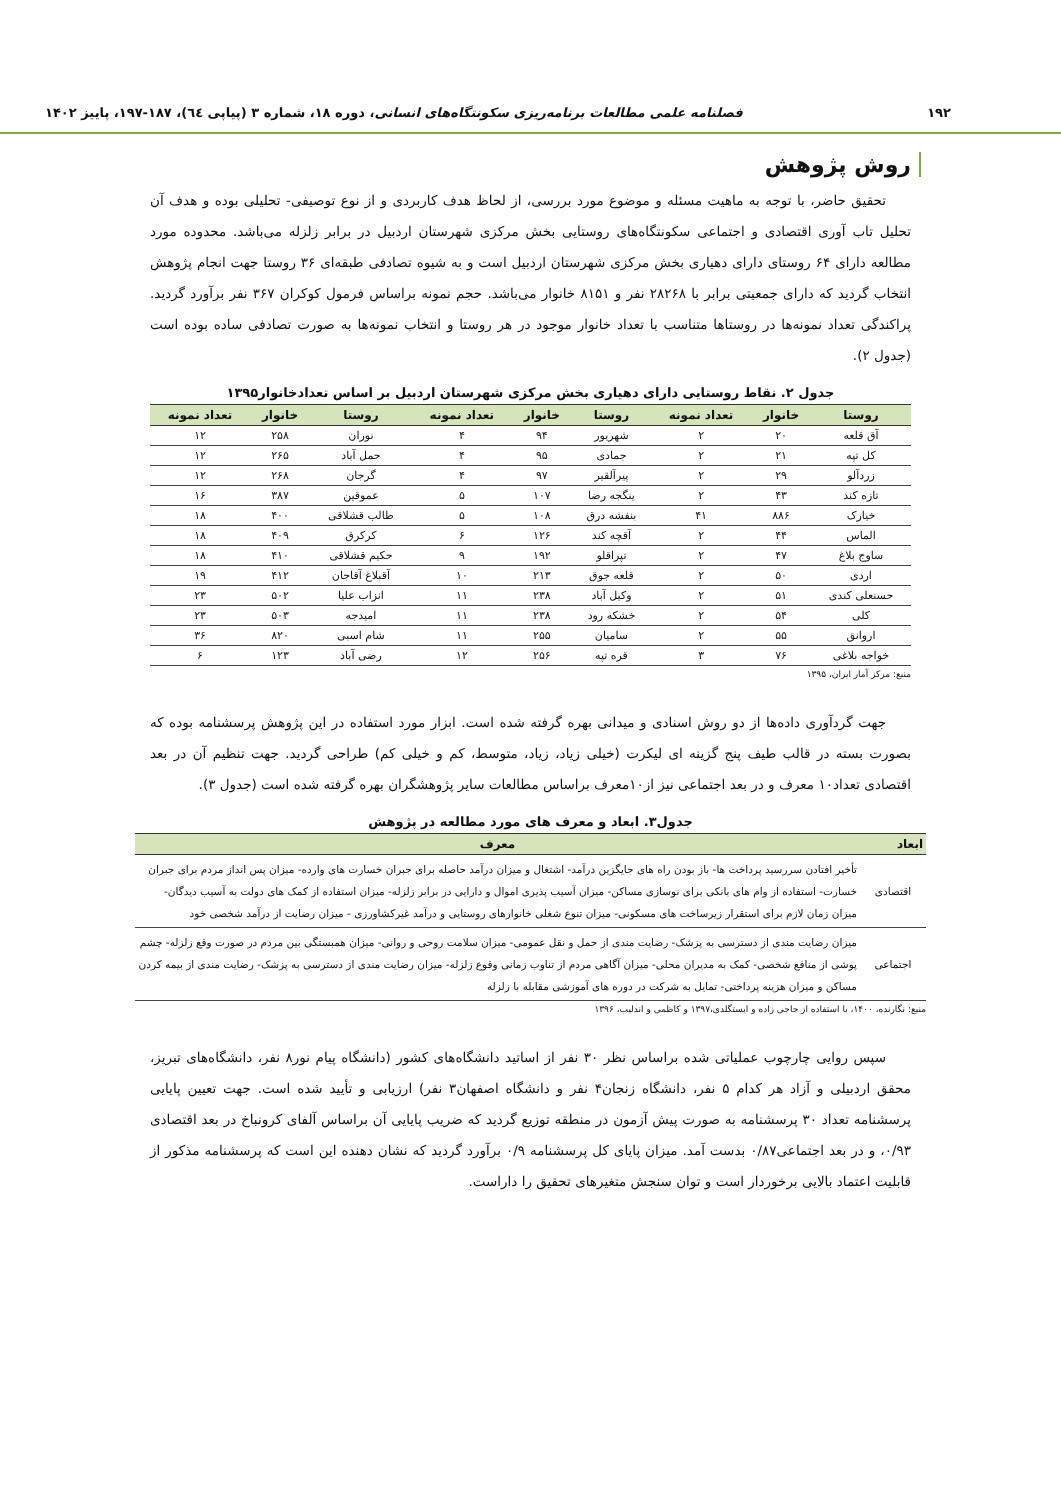۱۹۲ فصلنامه علمی مطالعات برنامه‌ریزی سکونتگاه‌های انسانی، دوره ۱۸، شماره ۳ (پیاپی ٦٤)، ۱۸۷-۱۹۷، پاییز ۱۴۰۲
روش پژوهش
تحقیق حاضر، با توجه به ماهیت مسئله و موضوع مورد بررسی، از لحاظ هدف کاربردی و از نوع توصیفی- تحلیلی بوده و هدف آن تحلیل تاب آوری اقتصادی و اجتماعی سکونتگاه‌های روستایی بخش مرکزی شهرستان اردبیل در برابر زلزله می‌باشد. محدوده مورد مطالعه دارای ۶۴ روستای دارای دهیاری بخش مرکزی شهرستان اردبیل است و به شیوه تصادفی طبقه‌ای ۳۶ روستا جهت انجام پژوهش انتخاب گردید که دارای جمعیتی برابر با ۲۸۲۶۸ نفر و ۸۱۵۱ خانوار می‌باشد. حجم نمونه براساس فرمول کوکران ۳۶۷ نفر برآورد گردید. پراکندگی تعداد نمونه‌ها در روستاها متناسب با تعداد خانوار موجود در هر روستا و انتخاب نمونه‌ها به صورت تصادفی ساده بوده است (جدول ۲).
جدول ۲. نقاط روستایی دارای دهیاری بخش مرکزی شهرستان اردبیل بر اساس تعدادخانوار۱۳۹۵
| روستا | خانوار | تعداد نمونه | روستا | خانوار | تعداد نمونه | روستا | خانوار | تعداد نمونه |
| --- | --- | --- | --- | --- | --- | --- | --- | --- |
| آق قلعه | ۲۰ | ۲ | شهریور | ۹۴ | ۴ | نوران | ۲۵۸ | ۱۲ |
| کل تپه | ۲۱ | ۲ | جمادی | ۹۵ | ۴ | حمل آباد | ۲۶۵ | ۱۲ |
| زردآلو | ۲۹ | ۲ | پیرآلقیر | ۹۷ | ۴ | گرجان | ۲۶۸ | ۱۲ |
| تازه کند | ۴۳ | ۲ | ینگجه رضا | ۱۰۷ | ۵ | عموقین | ۳۸۷ | ۱۶ |
| خیارک | ۸۸۶ | ۴۱ | بنفشه درق | ۱۰۸ | ۵ | طالب قشلاقی | ۴۰۰ | ۱۸ |
| الماس | ۴۴ | ۲ | آقچه کند | ۱۲۶ | ۶ | کرکرق | ۴۰۹ | ۱۸ |
| ساوج بلاغ | ۴۷ | ۲ | تپراقلو | ۱۹۲ | ۹ | حکیم قشلاقی | ۴۱۰ | ۱۸ |
| اردی | ۵۰ | ۲ | قلعه جوق | ۲۱۳ | ۱۰ | آقبلاغ آقاجان | ۴۱۲ | ۱۹ |
| حسنعلی کندی | ۵۱ | ۲ | وکیل آباد | ۲۳۸ | ۱۱ | انزاب علیا | ۵۰۲ | ۲۳ |
| کلی | ۵۴ | ۲ | خشکه رود | ۲۳۸ | ۱۱ | امیدجه | ۵۰۳ | ۲۳ |
| اروانق | ۵۵ | ۲ | سامیان | ۲۵۵ | ۱۱ | شام اسبی | ۸۲۰ | ۳۶ |
| خواجه بلاغی | ۷۶ | ۳ | قره تپه | ۲۵۶ | ۱۲ | رضی آباد | ۱۲۳ | ۶ |
منبع: مرکز آمار ایران، ۱۳۹۵
جهت گردآوری داده‌ها از دو روش اسنادی و میدانی بهره گرفته شده است. ابزار مورد استفاده در این پژوهش پرسشنامه بوده که بصورت بسته در قالب طیف پنج گزینه ای لیکرت (خیلی زیاد، زیاد، متوسط، کم و خیلی کم) طراحی گردید. جهت تنظیم آن در بعد اقتصادی تعداد۱۰ معرف و در بعد اجتماعی نیز از۱۰معرف براساس مطالعات سایر پژوهشگران بهره گرفته شده است (جدول ۳).
جدول۳. ابعاد و معرف های مورد مطالعه در پژوهش
| ابعاد | معرف |
| --- | --- |
| اقتصادی | تأخیر افتادن سررسید پرداخت ها- باز بودن راه های جایگزین درآمد- اشتغال و میزان درآمد حاصله برای جبران خسارت های وارده- میزان پس انداز مردم برای جبران خسارت- استفاده از وام های بانکی برای نوسازی مساکن- میزان آسیب پذیری اموال و دارایی در برابر زلزله- میزان استفاده از کمک های دولت به آسیب دیدگان- میزان زمان لازم برای استقرار زیرساخت های مسکونی- میزان تنوع شغلی خانوارهای روستایی و درآمد غیرکشاورزی - میزان رضایت از درآمد شخصی خود |
| اجتماعی | میزان رضایت مندی از دسترسی به پزشک- رضایت مندی از حمل و نقل عمومی- میزان سلامت روحی و روانی- میزان همبستگی بین مردم در صورت وقع زلزله- چشم پوشی از منافع شخصی- کمک به مدیران محلی- میزان آگاهی مردم از تناوب زمانی وقوع زلزله- میزان رضایت مندی از دسترسی به پزشک- رضایت مندی از بیمه کردن مساکن و میزان هزینه پرداختی- تمایل به شرکت در دوره های آموزشی مقابله با زلزله |
منبع: نگارنده، ۱۴۰۰، با استفاده از حاجی زاده و ایستگلدی،۱۳۹۷ و کاظمی و اندلیب، ۱۳۹۶
سپس روایی چارچوب عملیاتی شده براساس نظر ۳۰ نفر از اساتید دانشگاه‌های کشور (دانشگاه پیام نور۸ نفر، دانشگاه‌های تبریز، محقق اردبیلی و آزاد هر کدام ۵ نفر، دانشگاه زنجان۴ نفر و دانشگاه اصفهان۳ نفر) ارزیابی و تأیید شده است. جهت تعیین پایایی پرسشنامه تعداد ۳۰ پرسشنامه به صورت پیش آزمون در منطقه توزیع گردید که ضریب پایایی آن براساس آلفای کرونباخ در بعد اقتصادی ۰/۹۳، و در بعد اجتماعی۰/۸۷ بدست آمد. میزان پایای کل پرسشنامه ۰/۹ برآورد گردید که نشان دهنده این است که پرسشنامه مذکور از قابلیت اعتماد بالایی برخوردار است و توان سنجش متغیرهای تحقیق را داراست.